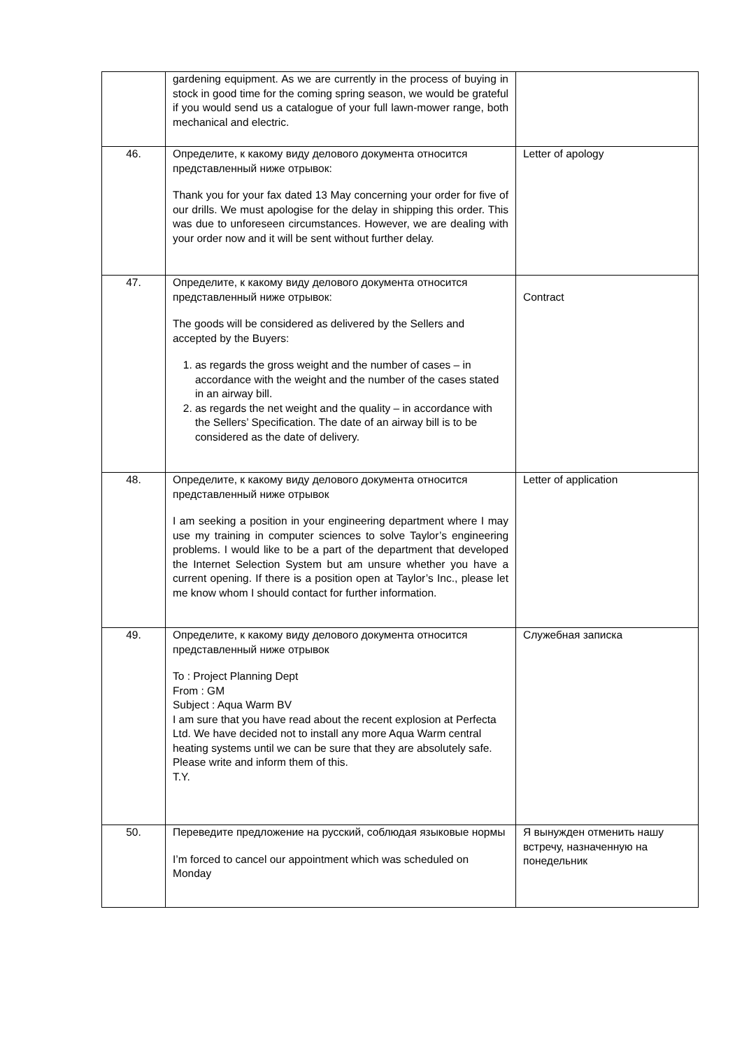| | gardening equipment. As we are currently in the process of buying in stock in good time for the coming spring season, we would be grateful if you would send us a catalogue of your full lawn-mower range, both mechanical and electric. | |
| 46. | Определите, к какому виду делового документа относится представленный ниже отрывок: Thank you for your fax dated 13 May concerning your order for five of our drills. We must apologise for the delay in shipping this order. This was due to unforeseen circumstances. However, we are dealing with your order now and it will be sent without further delay. | Letter of apology |
| 47. | Определите, к какому виду делового документа относится представленный ниже отрывок: The goods will be considered as delivered by the Sellers and accepted by the Buyers: 1. as regards the gross weight and the number of cases – in accordance with the weight and the number of the cases stated in an airway bill. 2. as regards the net weight and the quality – in accordance with the Sellers’ Specification. The date of an airway bill is to be considered as the date of delivery. | Contract |
| 48. | Определите, к какому виду делового документа относится представленный ниже отрывок I am seeking a position in your engineering department where I may use my training in computer sciences to solve Taylor’s engineering problems. I would like to be a part of the department that developed the Internet Selection System but am unsure whether you have a current opening. If there is a position open at Taylor’s Inc., please let me know whom I should contact for further information. | Letter of application |
| 49. | Определите, к какому виду делового документа относится представленный ниже отрывок To : Project Planning Dept From : GM Subject : Aqua Warm BV I am sure that you have read about the recent explosion at Perfecta Ltd. We have decided not to install any more Aqua Warm central heating systems until we can be sure that they are absolutely safe. Please write and inform them of this. T.Y. | Служебная записка |
| 50. | Переведите предложение на русский, соблюдая языковые нормы I’m forced to cancel our appointment which was scheduled on Monday | Я вынужден отменить нашу встречу, назначенную на понедельник |